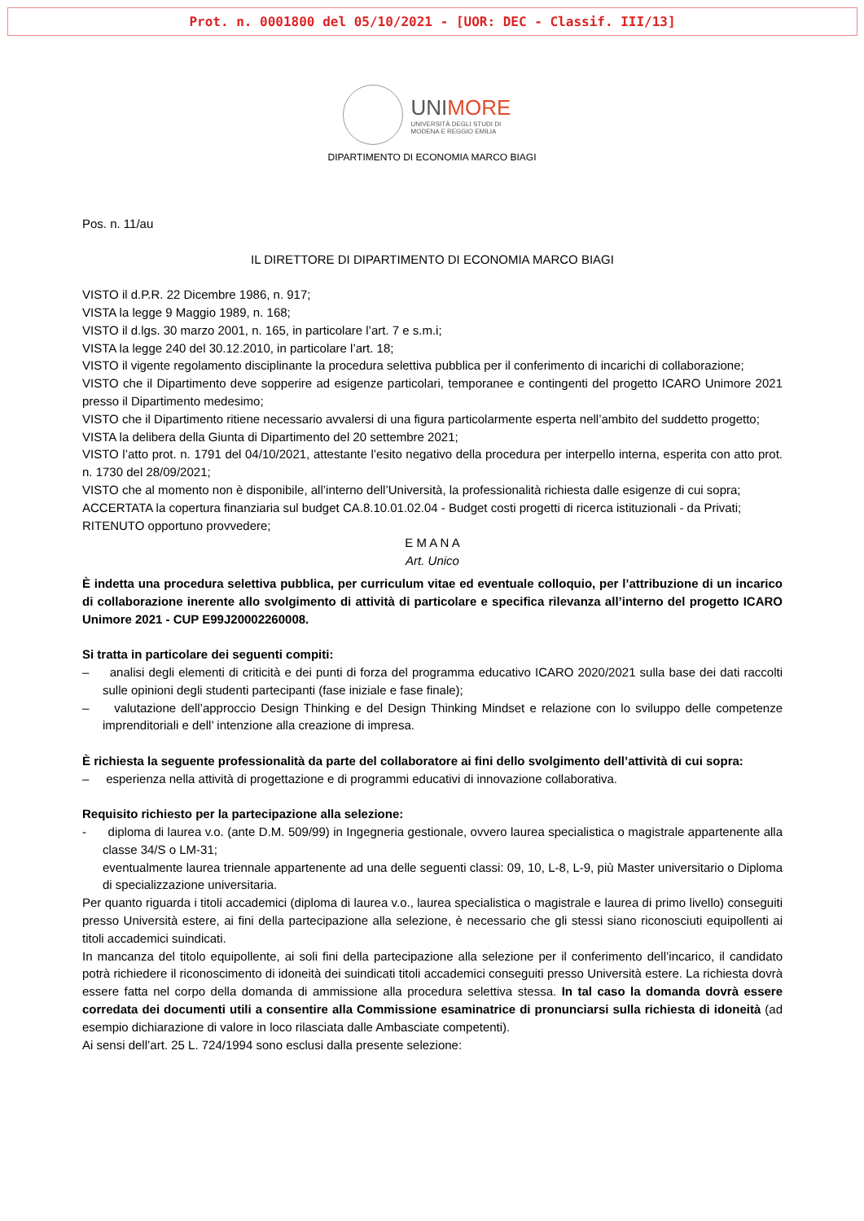Prot. n. 0001800 del 05/10/2021 - [UOR: DEC - Classif. III/13]
UNIMORE
UNIVERSITÀ DEGLI STUDI DI
MODENA E REGGIO EMILIA
DIPARTIMENTO DI ECONOMIA MARCO BIAGI
Pos. n. 11/au
IL DIRETTORE DI DIPARTIMENTO DI ECONOMIA MARCO BIAGI
VISTO il d.P.R. 22 Dicembre 1986, n. 917;
VISTA la legge 9 Maggio 1989, n. 168;
VISTO il d.lgs. 30 marzo 2001, n. 165, in particolare l’art. 7 e s.m.i;
VISTA la legge 240 del 30.12.2010, in particolare l’art. 18;
VISTO il vigente regolamento disciplinante la procedura selettiva pubblica per il conferimento di incarichi di collaborazione;
VISTO che il Dipartimento deve sopperire ad esigenze particolari, temporanee e contingenti del progetto ICARO Unimore 2021 presso il Dipartimento medesimo;
VISTO che il Dipartimento ritiene necessario avvalersi di una figura particolarmente esperta nell’ambito del suddetto progetto;
VISTA la delibera della Giunta di Dipartimento del 20 settembre 2021;
VISTO l’atto prot. n. 1791 del 04/10/2021, attestante l’esito negativo della procedura per interpello interna, esperita con atto prot. n. 1730 del 28/09/2021;
VISTO che al momento non è disponibile, all’interno dell’Università, la professionalità richiesta dalle esigenze di cui sopra;
ACCERTATA la copertura finanziaria sul budget CA.8.10.01.02.04 - Budget costi progetti di ricerca istituzionali - da Privati;
RITENUTO opportuno provvedere;
E M A N A
Art. Unico
È indetta una procedura selettiva pubblica, per curriculum vitae ed eventuale colloquio, per l’attribuzione di un incarico di collaborazione inerente allo svolgimento di attività di particolare e specifica rilevanza all’interno del progetto ICARO Unimore 2021 - CUP E99J20002260008.
Si tratta in particolare dei seguenti compiti:
– analisi degli elementi di criticità e dei punti di forza del programma educativo ICARO 2020/2021 sulla base dei dati raccolti sulle opinioni degli studenti partecipanti (fase iniziale e fase finale);
– valutazione dell’approccio Design Thinking e del Design Thinking Mindset e relazione con lo sviluppo delle competenze imprenditoriali e dell’ intenzione alla creazione di impresa.
È richiesta la seguente professionalità da parte del collaboratore ai fini dello svolgimento dell’attività di cui sopra:
– esperienza nella attività di progettazione e di programmi educativi di innovazione collaborativa.
Requisito richiesto per la partecipazione alla selezione:
- diploma di laurea v.o. (ante D.M. 509/99) in Ingegneria gestionale, ovvero laurea specialistica o magistrale appartenente alla classe 34/S o LM-31;
eventualmente laurea triennale appartenente ad una delle seguenti classi: 09, 10, L-8, L-9, più Master universitario o Diploma di specializzazione universitaria.
Per quanto riguarda i titoli accademici (diploma di laurea v.o., laurea specialistica o magistrale e laurea di primo livello) conseguiti presso Università estere, ai fini della partecipazione alla selezione, è necessario che gli stessi siano riconosciuti equipollenti ai titoli accademici suindicati.
In mancanza del titolo equipollente, ai soli fini della partecipazione alla selezione per il conferimento dell’incarico, il candidato potrà richiedere il riconoscimento di idoneità dei suindicati titoli accademici conseguiti presso Università estere. La richiesta dovrà essere fatta nel corpo della domanda di ammissione alla procedura selettiva stessa. In tal caso la domanda dovrà essere corredata dei documenti utili a consentire alla Commissione esaminatrice di pronunciarsi sulla richiesta di idoneità (ad esempio dichiarazione di valore in loco rilasciata dalle Ambasciate competenti).
Ai sensi dell’art. 25 L. 724/1994 sono esclusi dalla presente selezione: